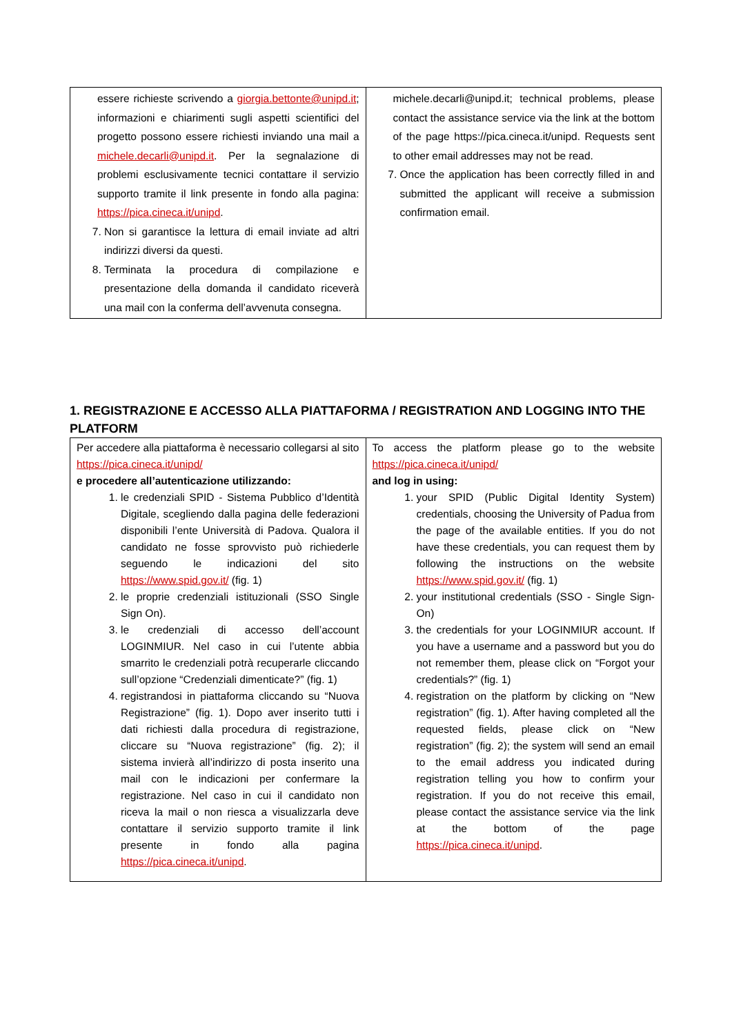| essere richieste scrivendo a giorgia.bettonte@unipd.it ; informazioni e chiarimenti sugli aspetti scientifici del progetto possono essere richiesti inviando una mail a michele.decarli@unipd.it . Per la segnalazione di problemi esclusivamente tecnici contattare il servizio supporto tramite il link presente in fondo alla pagina: https://pica.cineca.it/unipd . 7. Non si garantisce la lettura di email inviate ad altri indirizzi diversi da questi. 8. Terminata la procedura di compilazione e presentazione della domanda il candidato riceverà una mail con la conferma dell’avvenuta consegna. | michele.decarli@unipd.it; technical problems, please contact the assistance service via the link at the bottom of the page https://pica.cineca.it/unipd. Requests sent to other email addresses may not be read. 7. Once the application has been correctly filled in and submitted the applicant will receive a submission confirmation email. |
1. REGISTRAZIONE E ACCESSO ALLA PIATTAFORMA / REGISTRATION AND LOGGING INTO THE PLATFORM
| Per accedere alla piattaforma è necessario collegarsi al sito https://pica.cineca.it/unipd/ e procedere all’autenticazione utilizzando: 1. le credenziali SPID - Sistema Pubblico d’Identità Digitale, scegliendo dalla pagina delle federazioni disponibili l’ente Università di Padova. Qualora il candidato ne fosse sprovvisto può richiederle seguendo le indicazioni del sito https://www.spid.gov.it/ (fig. 1) 2. le proprie credenziali istituzionali (SSO Single Sign On). 3. le credenziali di accesso dell’account LOGINMIUR. Nel caso in cui l’utente abbia smarrito le credenziali potrà recuperarle cliccando sull’opzione “Credenziali dimenticate?” (fig. 1) 4. registrandosi in piattaforma cliccando su “Nuova Registrazione” (fig. 1). Dopo aver inserito tutti i dati richiesti dalla procedura di registrazione, cliccare su “Nuova registrazione” (fig. 2); il sistema invierà all’indirizzo di posta inserito una mail con le indicazioni per confermare la registrazione. Nel caso in cui il candidato non riceva la mail o non riesca a visualizzarla deve contattare il servizio supporto tramite il link presente in fondo alla pagina https://pica.cineca.it/unipd . | To access the platform please go to the website https://pica.cineca.it/unipd/ and log in using: 1. your SPID (Public Digital Identity System) credentials, choosing the University of Padua from the page of the available entities. If you do not have these credentials, you can request them by following the instructions on the website https://www.spid.gov.it/ (fig. 1) 2. your institutional credentials (SSO - Single Sign-On) 3. the credentials for your LOGINMIUR account. If you have a username and a password but you do not remember them, please click on “Forgot your credentials?” (fig. 1) 4. registration on the platform by clicking on “New registration” (fig. 1). After having completed all the requested fields, please click on “New registration” (fig. 2); the system will send an email to the email address you indicated during registration telling you how to confirm your registration. If you do not receive this email, please contact the assistance service via the link at the bottom of the page https://pica.cineca.it/unipd . |